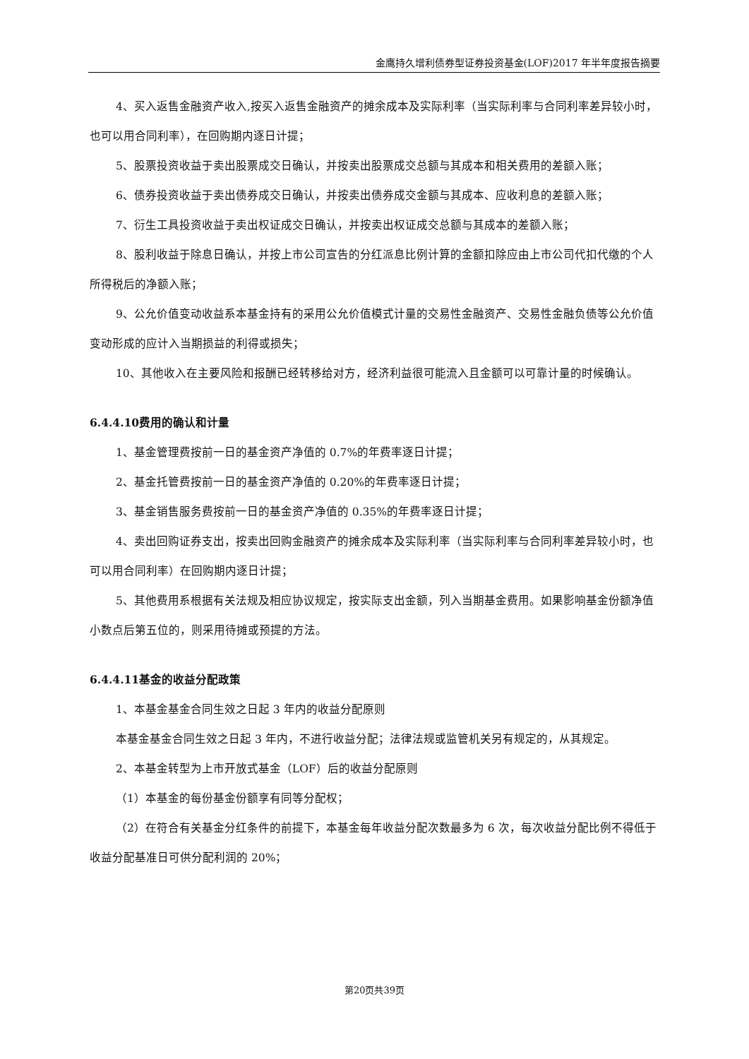金鹰持久增利债券型证券投资基金(LOF)2017 年半年度报告摘要
4、买入返售金融资产收入,按买入返售金融资产的摊余成本及实际利率（当实际利率与合同利率差异较小时，也可以用合同利率），在回购期内逐日计提；
5、股票投资收益于卖出股票成交日确认，并按卖出股票成交总额与其成本和相关费用的差额入账；
6、债券投资收益于卖出债券成交日确认，并按卖出债券成交金额与其成本、应收利息的差额入账；
7、衍生工具投资收益于卖出权证成交日确认，并按卖出权证成交总额与其成本的差额入账；
8、股利收益于除息日确认，并按上市公司宣告的分红派息比例计算的金额扣除应由上市公司代扣代缴的个人所得税后的净额入账；
9、公允价值变动收益系本基金持有的采用公允价值模式计量的交易性金融资产、交易性金融负债等公允价值变动形成的应计入当期损益的利得或损失；
10、其他收入在主要风险和报酬已经转移给对方，经济利益很可能流入且金额可以可靠计量的时候确认。
6.4.4.10费用的确认和计量
1、基金管理费按前一日的基金资产净值的 0.7%的年费率逐日计提；
2、基金托管费按前一日的基金资产净值的 0.20%的年费率逐日计提；
3、基金销售服务费按前一日的基金资产净值的 0.35%的年费率逐日计提；
4、卖出回购证券支出，按卖出回购金融资产的摊余成本及实际利率（当实际利率与合同利率差异较小时，也可以用合同利率）在回购期内逐日计提；
5、其他费用系根据有关法规及相应协议规定，按实际支出金额，列入当期基金费用。如果影响基金份额净值小数点后第五位的，则采用待摊或预提的方法。
6.4.4.11基金的收益分配政策
1、本基金基金合同生效之日起 3 年内的收益分配原则
本基金基金合同生效之日起 3 年内，不进行收益分配；法律法规或监管机关另有规定的，从其规定。
2、本基金转型为上市开放式基金（LOF）后的收益分配原则
（1）本基金的每份基金份额享有同等分配权；
（2）在符合有关基金分红条件的前提下，本基金每年收益分配次数最多为 6 次，每次收益分配比例不得低于收益分配基准日可供分配利润的 20%；
第20页共39页